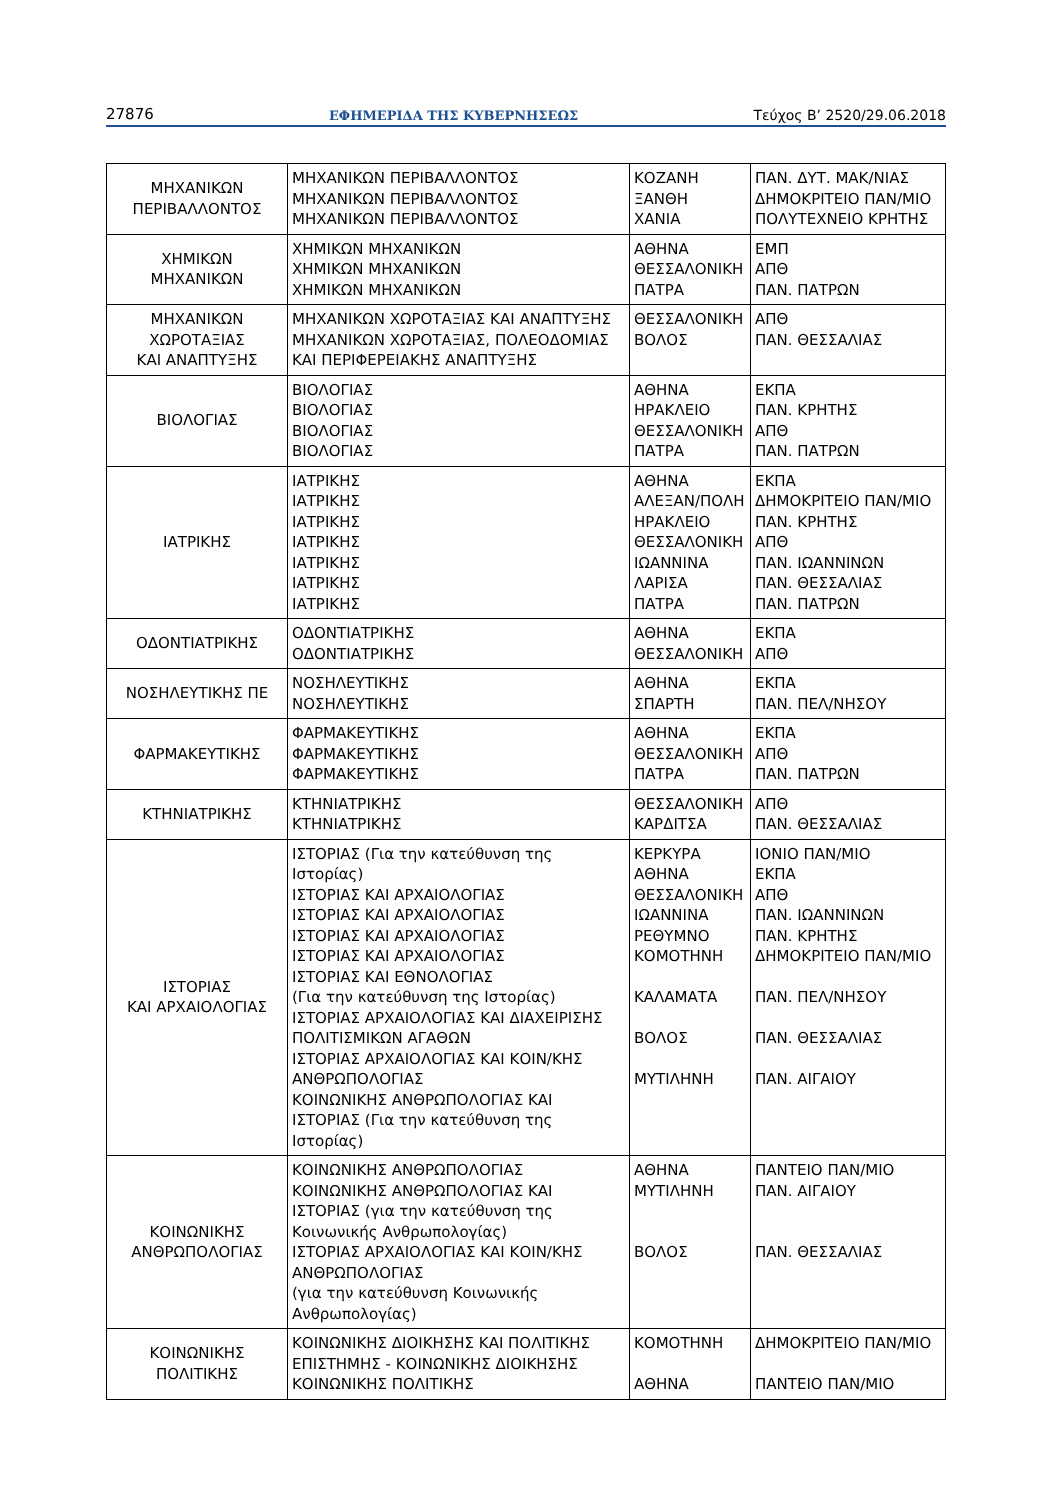27876 ΕΦΗΜΕΡΙΔΑ ΤΗΣ ΚΥΒΕΡΝΗΣΕΩΣ Τεύχος Β’ 2520/29.06.2018
| ΜΗΧΑΝΙΚΩΝ ΠΕΡΙΒΑΛΛΟΝΤΟΣ | ΜΗΧΑΝΙΚΩΝ ΠΕΡΙΒΑΛΛΟΝΤΟΣ ΜΗΧΑΝΙΚΩΝ ΠΕΡΙΒΑΛΛΟΝΤΟΣ ΜΗΧΑΝΙΚΩΝ ΠΕΡΙΒΑΛΛΟΝΤΟΣ | ΚΟΖΑΝΗ ΞΑΝΘΗ ΧΑΝΙΑ | ΠΑΝ. ΔΥΤ. ΜΑΚ/ΝΙΑΣ ΔΗΜΟΚΡΙΤΕΙΟ ΠΑΝ/ΜΙΟ ΠΟΛΥΤΕΧΝΕΙΟ ΚΡΗΤΗΣ |
| ΧΗΜΙΚΩΝ ΜΗΧΑΝΙΚΩΝ | ΧΗΜΙΚΩΝ ΜΗΧΑΝΙΚΩΝ ΧΗΜΙΚΩΝ ΜΗΧΑΝΙΚΩΝ ΧΗΜΙΚΩΝ ΜΗΧΑΝΙΚΩΝ | ΑΘΗΝΑ ΘΕΣΣΑΛΟΝΙΚΗ ΠΑΤΡΑ | ΕΜΠ ΑΠΘ ΠΑΝ. ΠΑΤΡΩΝ |
| ΜΗΧΑΝΙΚΩΝ ΧΩΡΟΤΑΞΙΑΣ ΚΑΙ ΑΝΑΠΤΥΞΗΣ | ΜΗΧΑΝΙΚΩΝ ΧΩΡΟΤΑΞΙΑΣ ΚΑΙ ΑΝΑΠΤΥΞΗΣ ΜΗΧΑΝΙΚΩΝ ΧΩΡΟΤΑΞΙΑΣ, ΠΟΛΕΟΔΟΜΙΑΣ ΚΑΙ ΠΕΡΙΦΕΡΕΙΑΚΗΣ ΑΝΑΠΤΥΞΗΣ | ΘΕΣΣΑΛΟΝΙΚΗ ΒΟΛΟΣ | ΑΠΘ ΠΑΝ. ΘΕΣΣΑΛΙΑΣ |
| ΒΙΟΛΟΓΙΑΣ | ΒΙΟΛΟΓΙΑΣ ΒΙΟΛΟΓΙΑΣ ΒΙΟΛΟΓΙΑΣ ΒΙΟΛΟΓΙΑΣ | ΑΘΗΝΑ ΗΡΑΚΛΕΙΟ ΘΕΣΣΑΛΟΝΙΚΗ ΠΑΤΡΑ | ΕΚΠΑ ΠΑΝ. ΚΡΗΤΗΣ ΑΠΘ ΠΑΝ. ΠΑΤΡΩΝ |
| ΙΑΤΡΙΚΗΣ | ΙΑΤΡΙΚΗΣ ΙΑΤΡΙΚΗΣ ΙΑΤΡΙΚΗΣ ΙΑΤΡΙΚΗΣ ΙΑΤΡΙΚΗΣ ΙΑΤΡΙΚΗΣ ΙΑΤΡΙΚΗΣ | ΑΘΗΝΑ ΑΛΕΞΑΝ/ΠΟΛΗ ΗΡΑΚΛΕΙΟ ΘΕΣΣΑΛΟΝΙΚΗ ΙΩΑΝΝΙΝΑ ΛΑΡΙΣΑ ΠΑΤΡΑ | ΕΚΠΑ ΔΗΜΟΚΡΙΤΕΙΟ ΠΑΝ/ΜΙΟ ΠΑΝ. ΚΡΗΤΗΣ ΑΠΘ ΠΑΝ. ΙΩΑΝΝΙΝΩΝ ΠΑΝ. ΘΕΣΣΑΛΙΑΣ ΠΑΝ. ΠΑΤΡΩΝ |
| ΟΔΟΝΤΙΑΤΡΙΚΗΣ | ΟΔΟΝΤΙΑΤΡΙΚΗΣ ΟΔΟΝΤΙΑΤΡΙΚΗΣ | ΑΘΗΝΑ ΘΕΣΣΑΛΟΝΙΚΗ | ΕΚΠΑ ΑΠΘ |
| ΝΟΣΗΛΕΥΤΙΚΗΣ ΠΕ | ΝΟΣΗΛΕΥΤΙΚΗΣ ΝΟΣΗΛΕΥΤΙΚΗΣ | ΑΘΗΝΑ ΣΠΑΡΤΗ | ΕΚΠΑ ΠΑΝ. ΠΕΛ/ΝΗΣΟΥ |
| ΦΑΡΜΑΚΕΥΤΙΚΗΣ | ΦΑΡΜΑΚΕΥΤΙΚΗΣ ΦΑΡΜΑΚΕΥΤΙΚΗΣ ΦΑΡΜΑΚΕΥΤΙΚΗΣ | ΑΘΗΝΑ ΘΕΣΣΑΛΟΝΙΚΗ ΠΑΤΡΑ | ΕΚΠΑ ΑΠΘ ΠΑΝ. ΠΑΤΡΩΝ |
| ΚΤΗΝΙΑΤΡΙΚΗΣ | ΚΤΗΝΙΑΤΡΙΚΗΣ ΚΤΗΝΙΑΤΡΙΚΗΣ | ΘΕΣΣΑΛΟΝΙΚΗ ΚΑΡΔΙΤΣΑ | ΑΠΘ ΠΑΝ. ΘΕΣΣΑΛΙΑΣ |
| ΙΣΤΟΡΙΑΣ ΚΑΙ ΑΡΧΑΙΟΛΟΓΙΑΣ | ΙΣΤΟΡΙΑΣ (Για την κατεύθυνση της Ιστορίας) ΙΣΤΟΡΙΑΣ ΚΑΙ ΑΡΧΑΙΟΛΟΓΙΑΣ ΙΣΤΟΡΙΑΣ ΚΑΙ ΑΡΧΑΙΟΛΟΓΙΑΣ ΙΣΤΟΡΙΑΣ ΚΑΙ ΑΡΧΑΙΟΛΟΓΙΑΣ ΙΣΤΟΡΙΑΣ ΚΑΙ ΑΡΧΑΙΟΛΟΓΙΑΣ ΙΣΤΟΡΙΑΣ ΚΑΙ ΕΘΝΟΛΟΓΙΑΣ (Για την κατεύθυνση της Ιστορίας) ΙΣΤΟΡΙΑΣ ΑΡΧΑΙΟΛΟΓΙΑΣ ΚΑΙ ΔΙΑΧΕΙΡΙΣΗΣ ΠΟΛΙΤΙΣΜΙΚΩΝ ΑΓΑΘΩΝ ΙΣΤΟΡΙΑΣ ΑΡΧΑΙΟΛΟΓΙΑΣ ΚΑΙ ΚΟΙΝ/ΚΗΣ ΑΝΘΡΩΠΟΛΟΓΙΑΣ ΚΟΙΝΩΝΙΚΗΣ ΑΝΘΡΩΠΟΛΟΓΙΑΣ ΚΑΙ ΙΣΤΟΡΙΑΣ (Για την κατεύθυνση της Ιστορίας) | ΚΕΡΚΥΡΑ ΑΘΗΝΑ ΘΕΣΣΑΛΟΝΙΚΗ ΙΩΑΝΝΙΝΑ ΡΕΘΥΜΝΟ ΚΟΜΟΤΗΝΗ ΚΑΛΑΜΑΤΑ ΒΟΛΟΣ ΜΥΤΙΛΗΝΗ | ΙΟΝΙΟ ΠΑΝ/ΜΙΟ ΕΚΠΑ ΑΠΘ ΠΑΝ. ΙΩΑΝΝΙΝΩΝ ΠΑΝ. ΚΡΗΤΗΣ ΔΗΜΟΚΡΙΤΕΙΟ ΠΑΝ/ΜΙΟ ΠΑΝ. ΠΕΛ/ΝΗΣΟΥ ΠΑΝ. ΘΕΣΣΑΛΙΑΣ ΠΑΝ. ΑΙΓΑΙΟΥ |
| ΚΟΙΝΩΝΙΚΗΣ ΑΝΘΡΩΠΟΛΟΓΙΑΣ | ΚΟΙΝΩΝΙΚΗΣ ΑΝΘΡΩΠΟΛΟΓΙΑΣ ΚΟΙΝΩΝΙΚΗΣ ΑΝΘΡΩΠΟΛΟΓΙΑΣ ΚΑΙ ΙΣΤΟΡΙΑΣ (για την κατεύθυνση της Κοινωνικής Ανθρωπολογίας) ΙΣΤΟΡΙΑΣ ΑΡΧΑΙΟΛΟΓΙΑΣ ΚΑΙ ΚΟΙΝ/ΚΗΣ ΑΝΘΡΩΠΟΛΟΓΙΑΣ (για την κατεύθυνση Κοινωνικής Ανθρωπολογίας) | ΑΘΗΝΑ ΜΥΤΙΛΗΝΗ ΒΟΛΟΣ | ΠΑΝΤΕΙΟ ΠΑΝ/ΜΙΟ ΠΑΝ. ΑΙΓΑΙΟΥ ΠΑΝ. ΘΕΣΣΑΛΙΑΣ |
| ΚΟΙΝΩΝΙΚΗΣ ΠΟΛΙΤΙΚΗΣ | ΚΟΙΝΩΝΙΚΗΣ ΔΙΟΙΚΗΣΗΣ ΚΑΙ ΠΟΛΙΤΙΚΗΣ ΕΠΙΣΤΗΜΗΣ - ΚΟΙΝΩΝΙΚΗΣ ΔΙΟΙΚΗΣΗΣ ΚΟΙΝΩΝΙΚΗΣ ΠΟΛΙΤΙΚΗΣ | ΚΟΜΟΤΗΝΗ ΑΘΗΝΑ | ΔΗΜΟΚΡΙΤΕΙΟ ΠΑΝ/ΜΙΟ ΠΑΝΤΕΙΟ ΠΑΝ/ΜΙΟ |